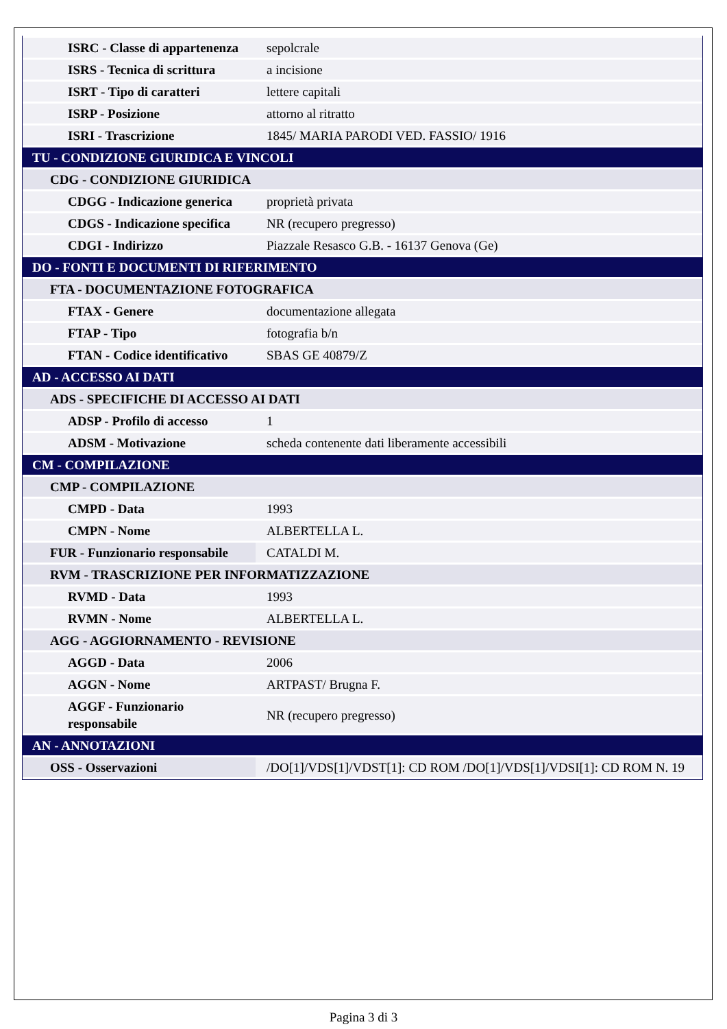| ISRC - Classe di appartenenza | sepolcrale |
| ISRS - Tecnica di scrittura | a incisione |
| ISRT - Tipo di caratteri | lettere capitali |
| ISRP - Posizione | attorno al ritratto |
| ISRI - Trascrizione | 1845/ MARIA PARODI VED. FASSIO/ 1916 |
| TU - CONDIZIONE GIURIDICA E VINCOLI | |
| CDG - CONDIZIONE GIURIDICA | |
| CDGG - Indicazione generica | proprietà privata |
| CDGS - Indicazione specifica | NR (recupero pregresso) |
| CDGI - Indirizzo | Piazzale Resasco G.B. - 16137 Genova (Ge) |
| DO - FONTI E DOCUMENTI DI RIFERIMENTO | |
| FTA - DOCUMENTAZIONE FOTOGRAFICA | |
| FTAX - Genere | documentazione allegata |
| FTAP - Tipo | fotografia b/n |
| FTAN - Codice identificativo | SBAS GE 40879/Z |
| AD - ACCESSO AI DATI | |
| ADS - SPECIFICHE DI ACCESSO AI DATI | |
| ADSP - Profilo di accesso | 1 |
| ADSM - Motivazione | scheda contenente dati liberamente accessibili |
| CM - COMPILAZIONE | |
| CMP - COMPILAZIONE | |
| CMPD - Data | 1993 |
| CMPN - Nome | ALBERTELLA L. |
| FUR - Funzionario responsabile | CATALDI M. |
| RVM - TRASCRIZIONE PER INFORMATIZZAZIONE | |
| RVMD - Data | 1993 |
| RVMN - Nome | ALBERTELLA L. |
| AGG - AGGIORNAMENTO - REVISIONE | |
| AGGD - Data | 2006 |
| AGGN - Nome | ARTPAST/ Brugna F. |
| AGGF - Funzionario responsabile | NR (recupero pregresso) |
| AN - ANNOTAZIONI | |
| OSS - Osservazioni | /DO[1]/VDS[1]/VDST[1]: CD ROM /DO[1]/VDS[1]/VDSI[1]: CD ROM N. 19 |
Pagina 3 di 3